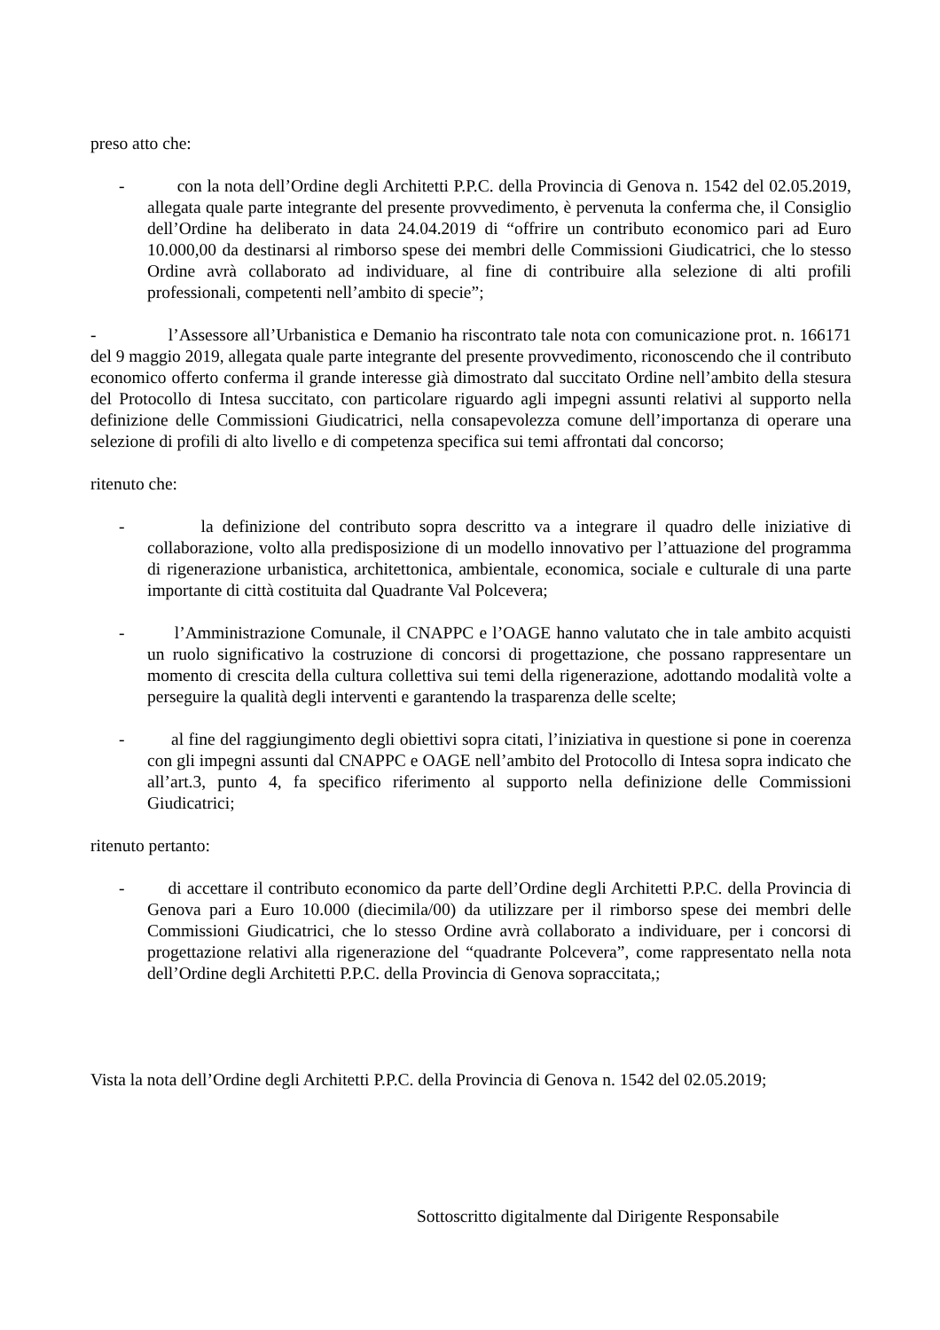preso atto che:
- con la nota dell’Ordine degli Architetti P.P.C. della Provincia di Genova n. 1542 del 02.05.2019, allegata quale parte integrante del presente provvedimento, è pervenuta la conferma che, il Consiglio dell’Ordine ha deliberato in data 24.04.2019 di “offrire un contributo economico pari ad Euro 10.000,00 da destinarsi al rimborso spese dei membri delle Commissioni Giudicatrici, che lo stesso Ordine avrà collaborato ad individuare, al fine di contribuire alla selezione di alti profili professionali, competenti nell’ambito di specie”;
- l’Assessore all’Urbanistica e Demanio ha riscontrato tale nota con comunicazione prot. n. 166171 del 9 maggio 2019, allegata quale parte integrante del presente provvedimento, riconoscendo che il contributo economico offerto conferma il grande interesse già dimostrato dal succitato Ordine nell’ambito della stesura del Protocollo di Intesa succitato, con particolare riguardo agli impegni assunti relativi al supporto nella definizione delle Commissioni Giudicatrici, nella consapevolezza comune dell’importanza di operare una selezione di profili di alto livello e di competenza specifica sui temi affrontati dal concorso;
ritenuto che:
- la definizione del contributo sopra descritto va a integrare il quadro delle iniziative di collaborazione, volto alla predisposizione di un modello innovativo per l’attuazione del programma di rigenerazione urbanistica, architettonica, ambientale, economica, sociale e culturale di una parte importante di città costituita dal Quadrante Val Polcevera;
- l’Amministrazione Comunale, il CNAPPC e l’OAGE hanno valutato che in tale ambito acquisti un ruolo significativo la costruzione di concorsi di progettazione, che possano rappresentare un momento di crescita della cultura collettiva sui temi della rigenerazione, adottando modalità volte a perseguire la qualità degli interventi e garantendo la trasparenza delle scelte;
- al fine del raggiungimento degli obiettivi sopra citati, l’iniziativa in questione si pone in coerenza con gli impegni assunti dal CNAPPC e OAGE nell’ambito del Protocollo di Intesa sopra indicato che all’art.3, punto 4, fa specifico riferimento al supporto nella definizione delle Commissioni Giudicatrici;
ritenuto pertanto:
- di accettare il contributo economico da parte dell’Ordine degli Architetti P.P.C. della Provincia di Genova pari a Euro 10.000 (diecimila/00) da utilizzare per il rimborso spese dei membri delle Commissioni Giudicatrici, che lo stesso Ordine avrà collaborato a individuare, per i concorsi di progettazione relativi alla rigenerazione del “quadrante Polcevera”, come rappresentato nella nota dell’Ordine degli Architetti P.P.C. della Provincia di Genova sopraccitata,;
Vista la nota dell’Ordine degli Architetti P.P.C. della Provincia di Genova n. 1542 del 02.05.2019;
Sottoscritto digitalmente dal Dirigente Responsabile